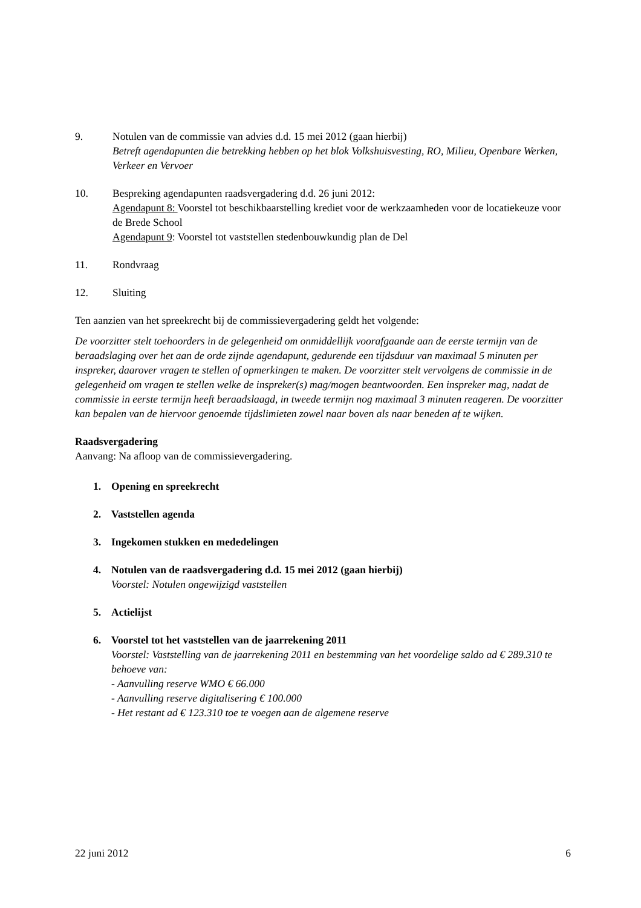9. Notulen van de commissie van advies d.d. 15 mei 2012 (gaan hierbij)
Betreft agendapunten die betrekking hebben op het blok Volkshuisvesting, RO, Milieu, Openbare Werken, Verkeer en Vervoer
10. Bespreking agendapunten raadsvergadering d.d. 26 juni 2012:
Agendapunt 8: Voorstel tot beschikbaarstelling krediet voor de werkzaamheden voor de locatiekeuze voor de Brede School
Agendapunt 9: Voorstel tot vaststellen stedenbouwkundig plan de Del
11. Rondvraag
12. Sluiting
Ten aanzien van het spreekrecht bij de commissievergadering geldt het volgende:
De voorzitter stelt toehoorders in de gelegenheid om onmiddellijk voorafgaande aan de eerste termijn van de beraadslaging over het aan de orde zijnde agendapunt, gedurende een tijdsduur van maximaal 5 minuten per inspreker, daarover vragen te stellen of opmerkingen te maken. De voorzitter stelt vervolgens de commissie in de gelegenheid om vragen te stellen welke de inspreker(s) mag/mogen beantwoorden. Een inspreker mag, nadat de commissie in eerste termijn heeft beraadslaagd, in tweede termijn nog maximaal 3 minuten reageren. De voorzitter kan bepalen van de hiervoor genoemde tijdslimieten zowel naar boven als naar beneden af te wijken.
Raadsvergadering
Aanvang: Na afloop van de commissievergadering.
1. Opening en spreekrecht
2. Vaststellen agenda
3. Ingekomen stukken en mededelingen
4. Notulen van de raadsvergadering d.d. 15 mei 2012 (gaan hierbij)
Voorstel: Notulen ongewijzigd vaststellen
5. Actielijst
6. Voorstel tot het vaststellen van de jaarrekening 2011
Voorstel: Vaststelling van de jaarrekening 2011 en bestemming van het voordelige saldo ad € 289.310 te behoeve van:
- Aanvulling reserve WMO € 66.000
- Aanvulling reserve digitalisering € 100.000
- Het restant ad € 123.310 toe te voegen aan de algemene reserve
22 juni 2012 6